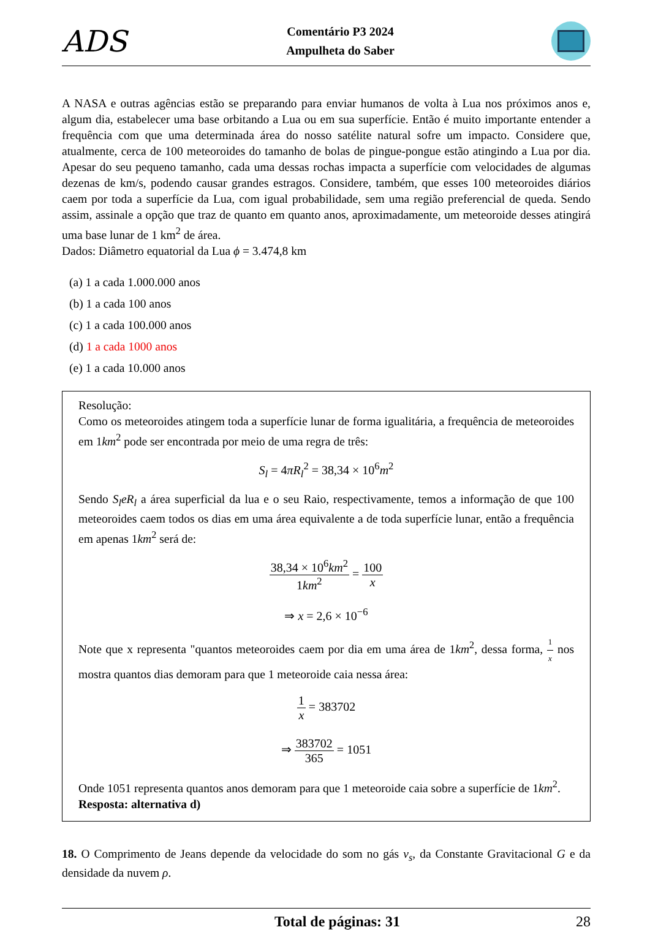ADS
Comentário P3 2024
Ampulheta do Saber
A NASA e outras agências estão se preparando para enviar humanos de volta à Lua nos próximos anos e, algum dia, estabelecer uma base orbitando a Lua ou em sua superfície. Então é muito importante entender a frequência com que uma determinada área do nosso satélite natural sofre um impacto. Considere que, atualmente, cerca de 100 meteoroides do tamanho de bolas de pingue-pongue estão atingindo a Lua por dia. Apesar do seu pequeno tamanho, cada uma dessas rochas impacta a superfície com velocidades de algumas dezenas de km/s, podendo causar grandes estragos. Considere, também, que esses 100 meteoroides diários caem por toda a superfície da Lua, com igual probabilidade, sem uma região preferencial de queda. Sendo assim, assinale a opção que traz de quanto em quanto anos, aproximadamente, um meteoroide desses atingirá uma base lunar de 1 km<sup>2</sup> de área.
Dados: Diâmetro equatorial da Lua ϕ = 3.474,8 km
(a) 1 a cada 1.000.000 anos
(b) 1 a cada 100 anos
(c) 1 a cada 100.000 anos
(d) 1 a cada 1000 anos
(e) 1 a cada 10.000 anos
Resolução:
Como os meteoroides atingem toda a superfície lunar de forma igualitária, a frequência de meteoroides em 1km<sup>2</sup> pode ser encontrada por meio de uma regra de três:
S<sub>l</sub> = 4πR<sub>l</sub><sup>2</sup> = 38,34 × 10<sup>6</sup>m<sup>2</sup>
Sendo S<sub>l</sub>eR<sub>l</sub> a área superficial da lua e o seu Raio, respectivamente, temos a informação de que 100 meteoroides caem todos os dias em uma área equivalente a de toda superfície lunar, então a frequência em apenas 1km<sup>2</sup> será de:
38,34 × 10<sup>6</sup>km<sup>2</sup> 1km<sup>2</sup> = 100 x
⇒ x = 2,6 × 10<sup>−6</sup>
Note que x representa "quantos meteoroides caem por dia em uma área de 1km<sup>2</sup>, dessa forma, 1 x nos mostra quantos dias demoram para que 1 meteoroide caia nessa área:
1 x = 383702
⇒ 383702 365 = 1051
Onde 1051 representa quantos anos demoram para que 1 meteoroide caia sobre a superfície de 1km<sup>2</sup>.
Resposta: alternativa d)
18. O Comprimento de Jeans depende da velocidade do som no gás v<sub>s</sub>, da Constante Gravitacional G e da densidade da nuvem ρ.
Total de páginas: 31 28